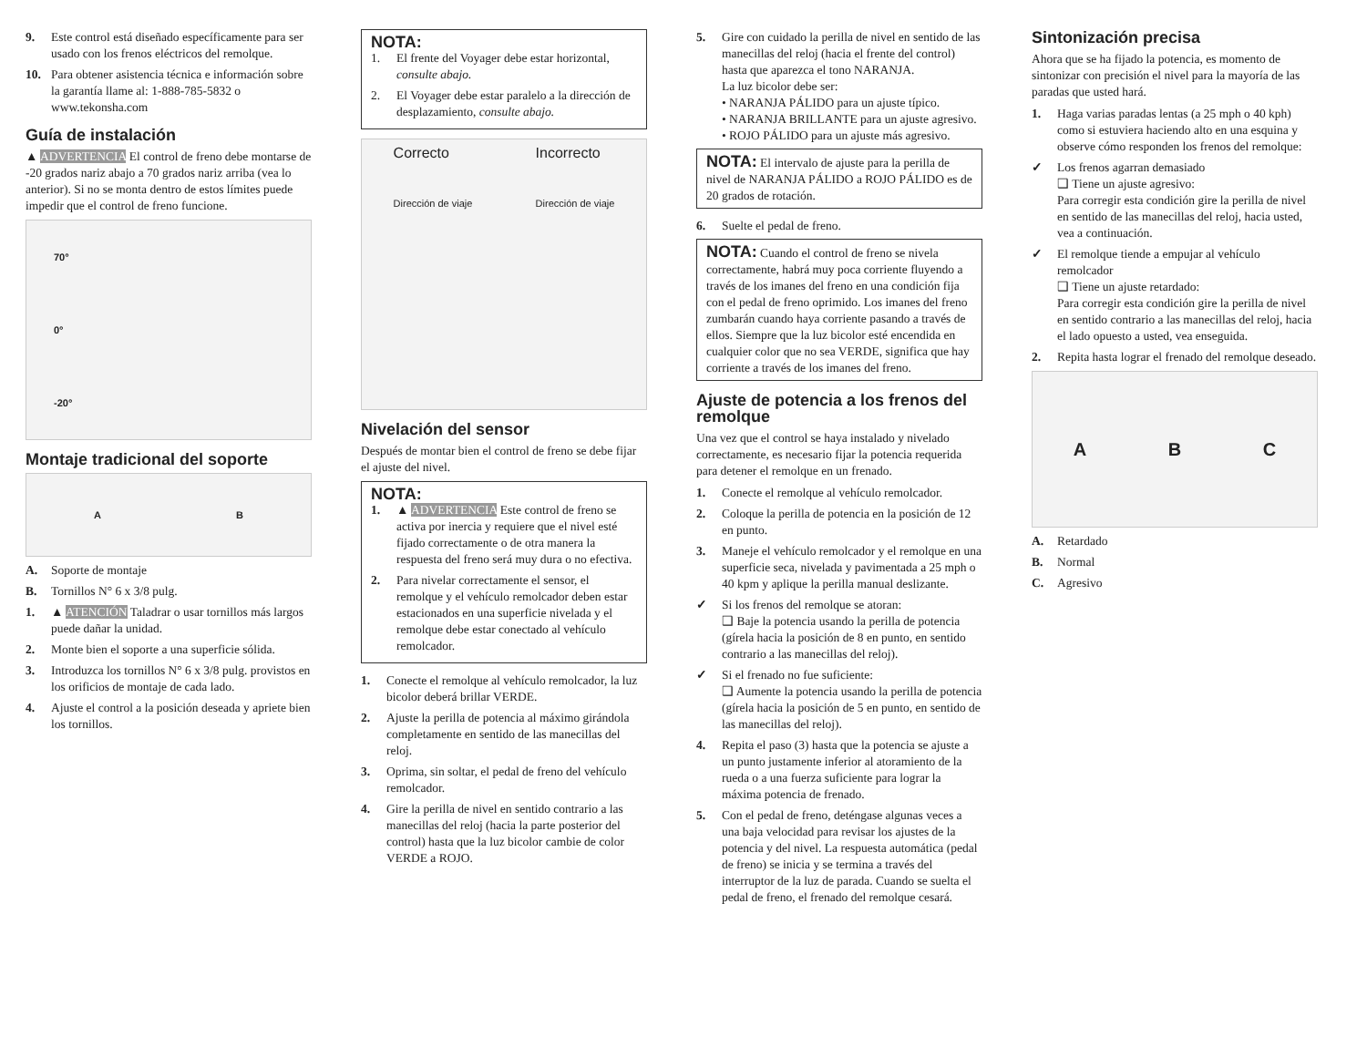9. Este control está diseñado específicamente para ser usado con los frenos eléctricos del remolque.
10. Para obtener asistencia técnica e información sobre la garantía llame al: 1-888-785-5832 o www.tekonsha.com
Guía de instalación
▲ ADVERTENCIA El control de freno debe montarse de -20 grados nariz abajo a 70 grados nariz arriba (vea lo anterior). Si no se monta dentro de estos límites puede impedir que el control de freno funcione.
70°
0°
-20°
Montaje tradicional del soporte
A B
A. Soporte de montaje
B. Tornillos N° 6 x 3/8 pulg.
1. ▲ ATENCIÓN Taladrar o usar tornillos más largos puede dañar la unidad.
2. Monte bien el soporte a una superficie sólida.
3. Introduzca los tornillos N° 6 x 3/8 pulg. provistos en los orificios de montaje de cada lado.
4. Ajuste el control a la posición deseada y apriete bien los tornillos.
NOTA:
1. El frente del Voyager debe estar horizontal, consulte abajo.
2. El Voyager debe estar paralelo a la dirección de desplazamiento, consulte abajo.
Correcto
Dirección de viaje
Incorrecto
Dirección de viaje
Nivelación del sensor
Después de montar bien el control de freno se debe fijar el ajuste del nivel.
NOTA:
1. ▲ ADVERTENCIA Este control de freno se activa por inercia y requiere que el nivel esté fijado correctamente o de otra manera la respuesta del freno será muy dura o no efectiva.
2. Para nivelar correctamente el sensor, el remolque y el vehículo remolcador deben estar estacionados en una superficie nivelada y el remolque debe estar conectado al vehículo remolcador.
1. Conecte el remolque al vehículo remolcador, la luz bicolor deberá brillar VERDE.
2. Ajuste la perilla de potencia al máximo girándola completamente en sentido de las manecillas del reloj.
3. Oprima, sin soltar, el pedal de freno del vehículo remolcador.
4. Gire la perilla de nivel en sentido contrario a las manecillas del reloj (hacia la parte posterior del control) hasta que la luz bicolor cambie de color VERDE a ROJO.
5. Gire con cuidado la perilla de nivel en sentido de las manecillas del reloj (hacia el frente del control) hasta que aparezca el tono NARANJA.
La luz bicolor debe ser:
• NARANJA PÁLIDO para un ajuste típico.
• NARANJA BRILLANTE para un ajuste agresivo.
• ROJO PÁLIDO para un ajuste más agresivo.
NOTA: El intervalo de ajuste para la perilla de nivel de NARANJA PÁLIDO a ROJO PÁLIDO es de 20 grados de rotación.
6. Suelte el pedal de freno.
NOTA: Cuando el control de freno se nivela correctamente, habrá muy poca corriente fluyendo a través de los imanes del freno en una condición fija con el pedal de freno oprimido. Los imanes del freno zumbarán cuando haya corriente pasando a través de ellos. Siempre que la luz bicolor esté encendida en cualquier color que no sea VERDE, significa que hay corriente a través de los imanes del freno.
Ajuste de potencia a los frenos del remolque
Una vez que el control se haya instalado y nivelado correctamente, es necesario fijar la potencia requerida para detener el remolque en un frenado.
1. Conecte el remolque al vehículo remolcador.
2. Coloque la perilla de potencia en la posición de 12 en punto.
3. Maneje el vehículo remolcador y el remolque en una superficie seca, nivelada y pavimentada a 25 mph o 40 kpm y aplique la perilla manual deslizante.
✓ Si los frenos del remolque se atoran:
❑ Baje la potencia usando la perilla de potencia (gírela hacia la posición de 8 en punto, en sentido contrario a las manecillas del reloj).
✓ Si el frenado no fue suficiente:
❑ Aumente la potencia usando la perilla de potencia (gírela hacia la posición de 5 en punto, en sentido de las manecillas del reloj).
4. Repita el paso (3) hasta que la potencia se ajuste a un punto justamente inferior al atoramiento de la rueda o a una fuerza suficiente para lograr la máxima potencia de frenado.
5. Con el pedal de freno, deténgase algunas veces a una baja velocidad para revisar los ajustes de la potencia y del nivel. La respuesta automática (pedal de freno) se inicia y se termina a través del interruptor de la luz de parada. Cuando se suelta el pedal de freno, el frenado del remolque cesará.
Sintonización precisa
Ahora que se ha fijado la potencia, es momento de sintonizar con precisión el nivel para la mayoría de las paradas que usted hará.
1. Haga varias paradas lentas (a 25 mph o 40 kph) como si estuviera haciendo alto en una esquina y observe cómo responden los frenos del remolque:
✓ Los frenos agarran demasiado
❑ Tiene un ajuste agresivo:
Para corregir esta condición gire la perilla de nivel en sentido de las manecillas del reloj, hacia usted, vea a continuación.
✓ El remolque tiende a empujar al vehículo remolcador
❑ Tiene un ajuste retardado:
Para corregir esta condición gire la perilla de nivel en sentido contrario a las manecillas del reloj, hacia el lado opuesto a usted, vea enseguida.
2. Repita hasta lograr el frenado del remolque deseado.
A B C
A. Retardado
B. Normal
C. Agresivo